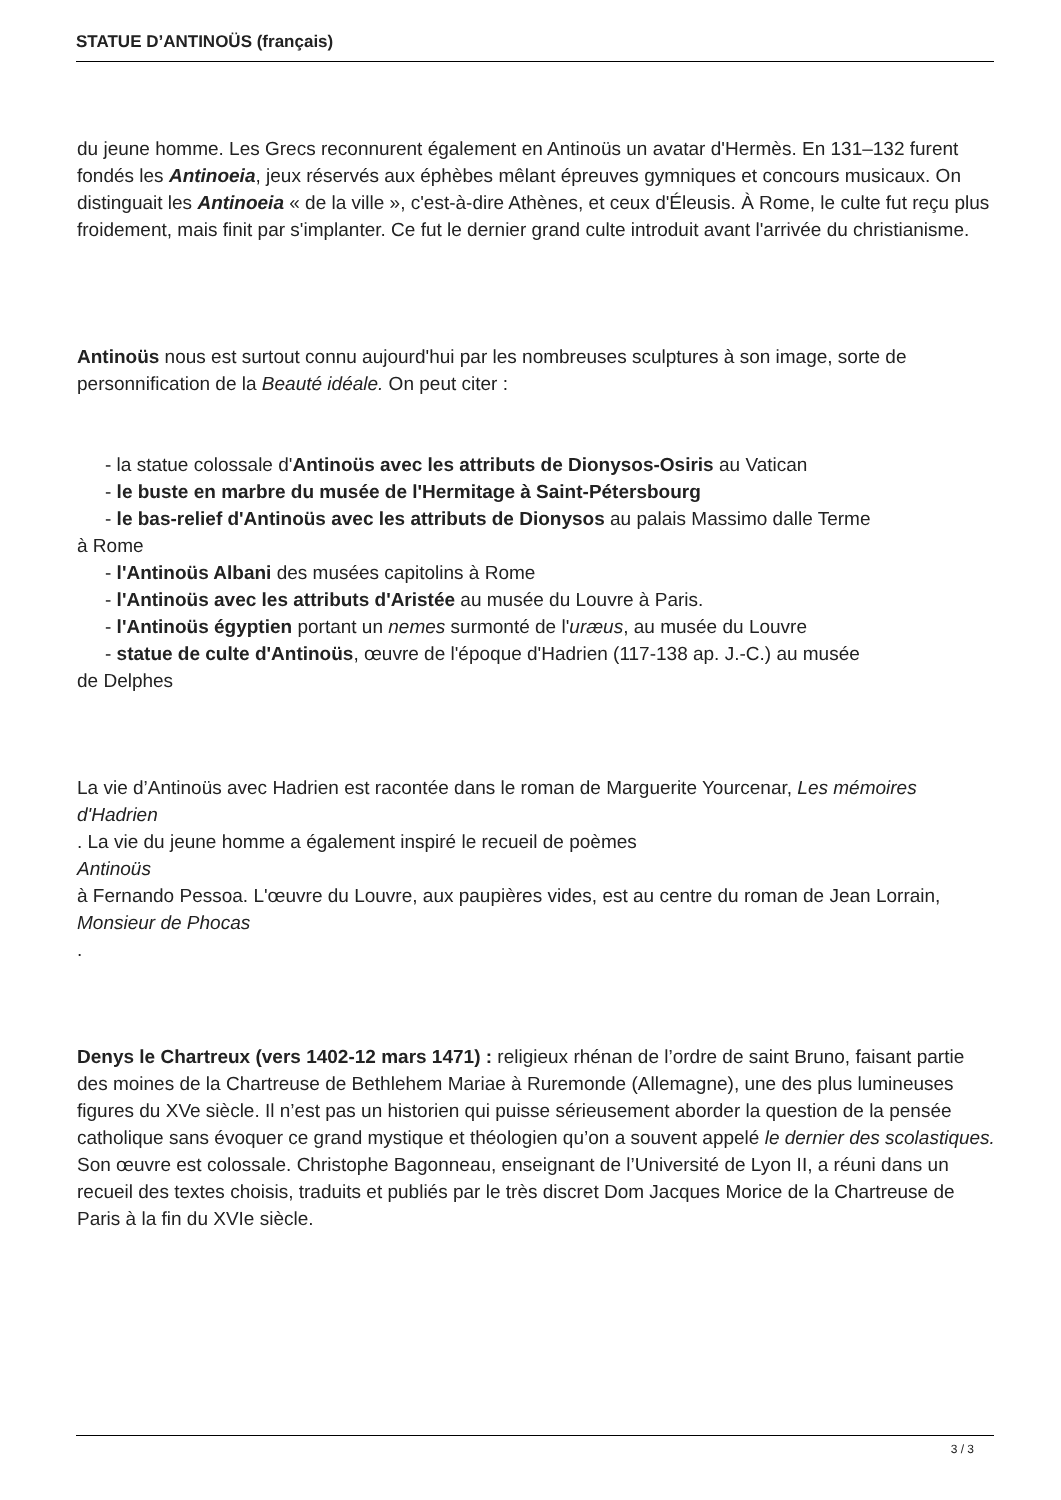STATUE D’ANTINOÜS (français)
du jeune homme. Les Grecs reconnurent également en Antinoüs un avatar d'Hermès. En 131–132 furent fondés les Antinoeia, jeux réservés aux éphèbes mêlant épreuves gymniques et concours musicaux. On distinguait les Antinoeia « de la ville », c'est-à-dire Athènes, et ceux d'Éleusis. À Rome, le culte fut reçu plus froidement, mais finit par s'implanter. Ce fut le dernier grand culte introduit avant l'arrivée du christianisme.
Antinoüs nous est surtout connu aujourd'hui par les nombreuses sculptures à son image, sorte de personnification de la Beauté idéale. On peut citer :
- la statue colossale d'Antinoüs avec les attributs de Dionysos-Osiris au Vatican
- le buste en marbre du musée de l'Hermitage à Saint-Pétersbourg
- le bas-relief d'Antinoüs avec les attributs de Dionysos au palais Massimo dalle Terme
à Rome
- l'Antinoüs Albani des musées capitolins à Rome
- l'Antinoüs avec les attributs d'Aristée au musée du Louvre à Paris.
- l'Antinoüs égyptien portant un nemes surmonté de l'uræus, au musée du Louvre
- statue de culte d'Antinoüs, œuvre de l'époque d'Hadrien (117-138 ap. J.-C.) au musée
de Delphes
La vie d’Antinoüs avec Hadrien est racontée dans le roman de Marguerite Yourcenar, Les mémoires d'Hadrien
. La vie du jeune homme a également inspiré le recueil de poèmes
Antinoüs
à Fernando Pessoa. L'œuvre du Louvre, aux paupières vides, est au centre du roman de Jean Lorrain,
Monsieur de Phocas
.
Denys le Chartreux (vers 1402-12 mars 1471) : religieux rhénan de l’ordre de saint Bruno, faisant partie des moines de la Chartreuse de Bethlehem Mariae à Ruremonde (Allemagne), une des plus lumineuses figures du XVe siècle. Il n’est pas un historien qui puisse sérieusement aborder la question de la pensée catholique sans évoquer ce grand mystique et théologien qu’on a souvent appelé le dernier des scolastiques.
Son œuvre est colossale. Christophe Bagonneau, enseignant de l’Université de Lyon II, a réuni dans un recueil des textes choisis, traduits et publiés par le très discret Dom Jacques Morice de la Chartreuse de Paris à la fin du XVIe siècle.
3 / 3